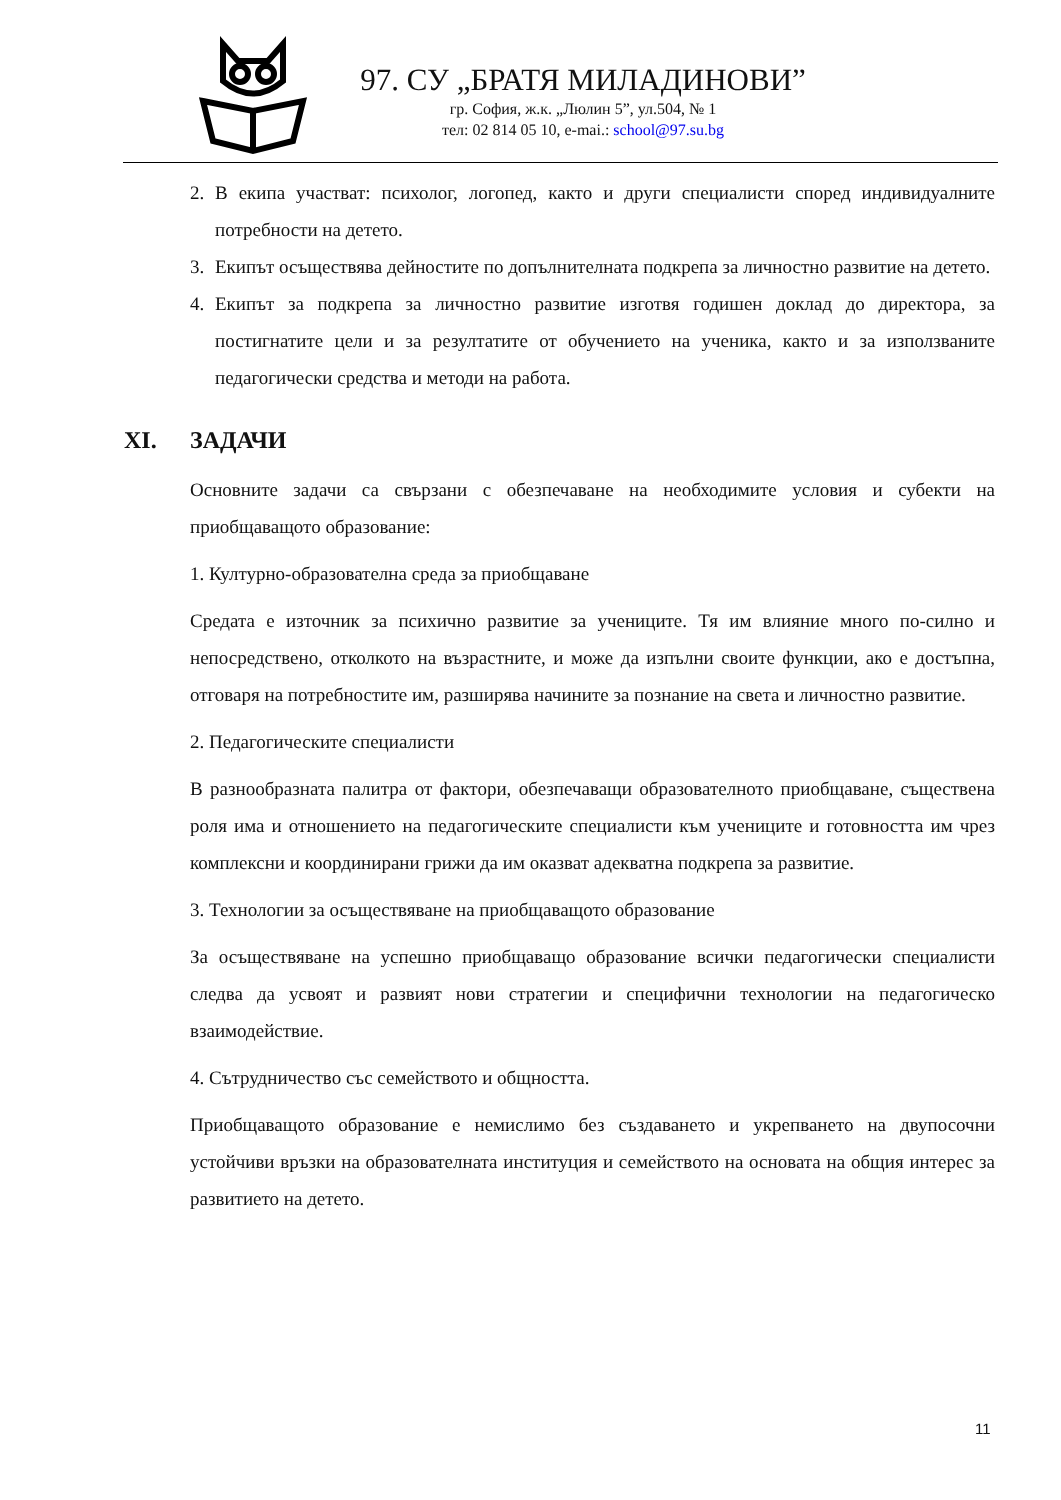97. СУ „БРАТЯ МИЛАДИНОВИ”
гр. София, ж.к. „Люлин 5”, ул.504, № 1
тел: 02 814 05 10, e-mai.: school@97.su.bg
2. В екипа участват: психолог, логопед, както и други специалисти според индивидуалните потребности на детето.
3. Екипът осъществява дейностите по допълнителната подкрепа за личностно развитие на детето.
4. Екипът за подкрепа за личностно развитие изготвя годишен доклад до директора, за постигнатите цели и за резултатите от обучението на ученика, както и за използваните педагогически средства и методи на работа.
XI. ЗАДАЧИ
Основните задачи са свързани с обезпечаване на необходимите условия и субекти на приобщаващото образование:
1. Културно-образователна среда за приобщаване
Средата е източник за психично развитие за учениците. Тя им влияние много по-силно и непосредствено, отколкото на възрастните, и може да изпълни своите функции, ако е достъпна, отговаря на потребностите им, разширява начините за познание на света и личностно развитие.
2. Педагогическите специалисти
В разнообразната палитра от фактори, обезпечаващи образователното приобщаване, съществена роля има и отношението на педагогическите специалисти към учениците и готовността им чрез комплексни и координирани грижи да им оказват адекватна подкрепа за развитие.
3. Технологии за осъществяване на приобщаващото образование
За осъществяване на успешно приобщаващо образование всички педагогически специалисти следва да усвоят и развият нови стратегии и специфични технологии на педагогическо взаимодействие.
4. Сътрудничество със семейството и общността.
Приобщаващото образование е немислимо без създаването и укрепването на двупосочни устойчиви връзки на образователната институция и семейството на основата на общия интерес за развитието на детето.
11